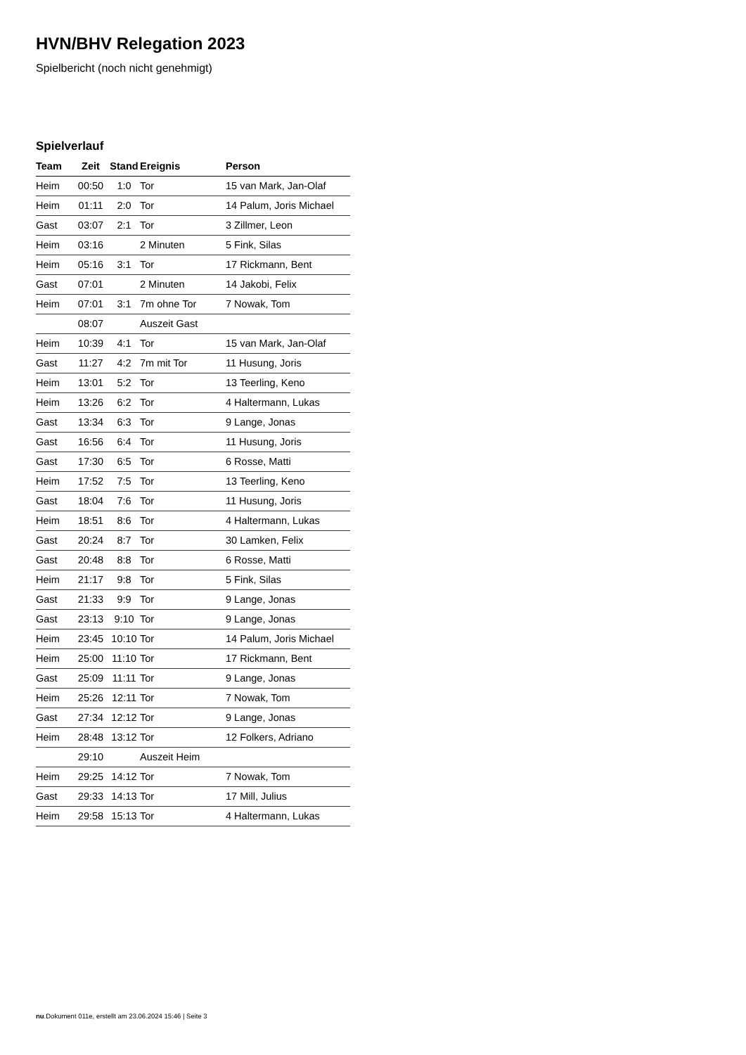HVN/BHV Relegation 2023
Spielbericht (noch nicht genehmigt)
Spielverlauf
| Team | Zeit | Stand | Ereignis | Person |
| --- | --- | --- | --- | --- |
| Heim | 00:50 | 1:0 | Tor | 15 van Mark, Jan-Olaf |
| Heim | 01:11 | 2:0 | Tor | 14 Palum, Joris Michael |
| Gast | 03:07 | 2:1 | Tor | 3 Zillmer, Leon |
| Heim | 03:16 | | 2 Minuten | 5 Fink, Silas |
| Heim | 05:16 | 3:1 | Tor | 17 Rickmann, Bent |
| Gast | 07:01 | | 2 Minuten | 14 Jakobi, Felix |
| Heim | 07:01 | 3:1 | 7m ohne Tor | 7 Nowak, Tom |
| | 08:07 | | Auszeit Gast | |
| Heim | 10:39 | 4:1 | Tor | 15 van Mark, Jan-Olaf |
| Gast | 11:27 | 4:2 | 7m mit Tor | 11 Husung, Joris |
| Heim | 13:01 | 5:2 | Tor | 13 Teerling, Keno |
| Heim | 13:26 | 6:2 | Tor | 4 Haltermann, Lukas |
| Gast | 13:34 | 6:3 | Tor | 9 Lange, Jonas |
| Gast | 16:56 | 6:4 | Tor | 11 Husung, Joris |
| Gast | 17:30 | 6:5 | Tor | 6 Rosse, Matti |
| Heim | 17:52 | 7:5 | Tor | 13 Teerling, Keno |
| Gast | 18:04 | 7:6 | Tor | 11 Husung, Joris |
| Heim | 18:51 | 8:6 | Tor | 4 Haltermann, Lukas |
| Gast | 20:24 | 8:7 | Tor | 30 Lamken, Felix |
| Gast | 20:48 | 8:8 | Tor | 6 Rosse, Matti |
| Heim | 21:17 | 9:8 | Tor | 5 Fink, Silas |
| Gast | 21:33 | 9:9 | Tor | 9 Lange, Jonas |
| Gast | 23:13 | 9:10 | Tor | 9 Lange, Jonas |
| Heim | 23:45 | 10:10 | Tor | 14 Palum, Joris Michael |
| Heim | 25:00 | 11:10 | Tor | 17 Rickmann, Bent |
| Gast | 25:09 | 11:11 | Tor | 9 Lange, Jonas |
| Heim | 25:26 | 12:11 | Tor | 7 Nowak, Tom |
| Gast | 27:34 | 12:12 | Tor | 9 Lange, Jonas |
| Heim | 28:48 | 13:12 | Tor | 12 Folkers, Adriano |
| | 29:10 | | Auszeit Heim | |
| Heim | 29:25 | 14:12 | Tor | 7 Nowak, Tom |
| Gast | 29:33 | 14:13 | Tor | 17 Mill, Julius |
| Heim | 29:58 | 15:13 | Tor | 4 Haltermann, Lukas |
nu.Dokument 011e, erstellt am 23.06.2024 15:46 | Seite 3